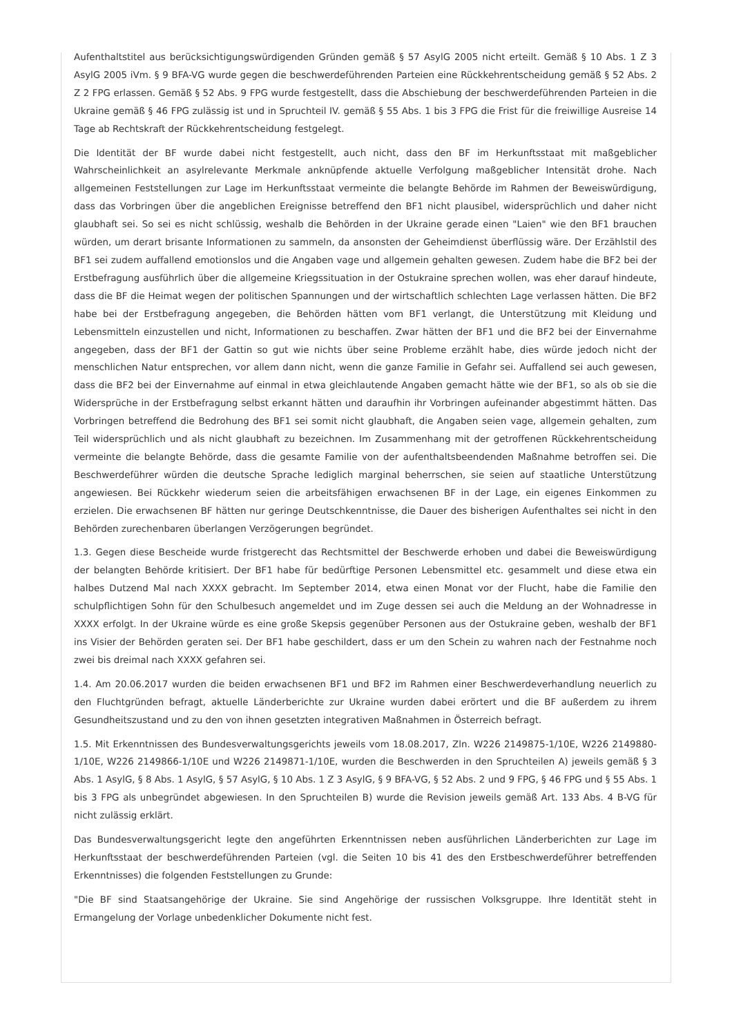Aufenthaltstitel aus berücksichtigungswürdigenden Gründen gemäß § 57 AsylG 2005 nicht erteilt. Gemäß § 10 Abs. 1 Z 3 AsylG 2005 iVm. § 9 BFA-VG wurde gegen die beschwerdeführenden Parteien eine Rückkehrentscheidung gemäß § 52 Abs. 2 Z 2 FPG erlassen. Gemäß § 52 Abs. 9 FPG wurde festgestellt, dass die Abschiebung der beschwerdeführenden Parteien in die Ukraine gemäß § 46 FPG zulässig ist und in Spruchteil IV. gemäß § 55 Abs. 1 bis 3 FPG die Frist für die freiwillige Ausreise 14 Tage ab Rechtskraft der Rückkehrentscheidung festgelegt.
Die Identität der BF wurde dabei nicht festgestellt, auch nicht, dass den BF im Herkunftsstaat mit maßgeblicher Wahrscheinlichkeit an asylrelevante Merkmale anknüpfende aktuelle Verfolgung maßgeblicher Intensität drohe. Nach allgemeinen Feststellungen zur Lage im Herkunftsstaat vermeinte die belangte Behörde im Rahmen der Beweiswürdigung, dass das Vorbringen über die angeblichen Ereignisse betreffend den BF1 nicht plausibel, widersprüchlich und daher nicht glaubhaft sei. So sei es nicht schlüssig, weshalb die Behörden in der Ukraine gerade einen "Laien" wie den BF1 brauchen würden, um derart brisante Informationen zu sammeln, da ansonsten der Geheimdienst überflüssig wäre. Der Erzählstil des BF1 sei zudem auffallend emotionslos und die Angaben vage und allgemein gehalten gewesen. Zudem habe die BF2 bei der Erstbefragung ausführlich über die allgemeine Kriegssituation in der Ostukraine sprechen wollen, was eher darauf hindeute, dass die BF die Heimat wegen der politischen Spannungen und der wirtschaftlich schlechten Lage verlassen hätten. Die BF2 habe bei der Erstbefragung angegeben, die Behörden hätten vom BF1 verlangt, die Unterstützung mit Kleidung und Lebensmitteln einzustellen und nicht, Informationen zu beschaffen. Zwar hätten der BF1 und die BF2 bei der Einvernahme angegeben, dass der BF1 der Gattin so gut wie nichts über seine Probleme erzählt habe, dies würde jedoch nicht der menschlichen Natur entsprechen, vor allem dann nicht, wenn die ganze Familie in Gefahr sei. Auffallend sei auch gewesen, dass die BF2 bei der Einvernahme auf einmal in etwa gleichlautende Angaben gemacht hätte wie der BF1, so als ob sie die Widersprüche in der Erstbefragung selbst erkannt hätten und daraufhin ihr Vorbringen aufeinander abgestimmt hätten. Das Vorbringen betreffend die Bedrohung des BF1 sei somit nicht glaubhaft, die Angaben seien vage, allgemein gehalten, zum Teil widersprüchlich und als nicht glaubhaft zu bezeichnen. Im Zusammenhang mit der getroffenen Rückkehrentscheidung vermeinte die belangte Behörde, dass die gesamte Familie von der aufenthaltsbeendenden Maßnahme betroffen sei. Die Beschwerdeführer würden die deutsche Sprache lediglich marginal beherrschen, sie seien auf staatliche Unterstützung angewiesen. Bei Rückkehr wiederum seien die arbeitsfähigen erwachsenen BF in der Lage, ein eigenes Einkommen zu erzielen. Die erwachsenen BF hätten nur geringe Deutschkenntnisse, die Dauer des bisherigen Aufenthaltes sei nicht in den Behörden zurechenbaren überlangen Verzögerungen begründet.
1.3. Gegen diese Bescheide wurde fristgerecht das Rechtsmittel der Beschwerde erhoben und dabei die Beweiswürdigung der belangten Behörde kritisiert. Der BF1 habe für bedürftige Personen Lebensmittel etc. gesammelt und diese etwa ein halbes Dutzend Mal nach XXXX gebracht. Im September 2014, etwa einen Monat vor der Flucht, habe die Familie den schulpflichtigen Sohn für den Schulbesuch angemeldet und im Zuge dessen sei auch die Meldung an der Wohnadresse in XXXX erfolgt. In der Ukraine würde es eine große Skepsis gegenüber Personen aus der Ostukraine geben, weshalb der BF1 ins Visier der Behörden geraten sei. Der BF1 habe geschildert, dass er um den Schein zu wahren nach der Festnahme noch zwei bis dreimal nach XXXX gefahren sei.
1.4. Am 20.06.2017 wurden die beiden erwachsenen BF1 und BF2 im Rahmen einer Beschwerdeverhandlung neuerlich zu den Fluchtgründen befragt, aktuelle Länderberichte zur Ukraine wurden dabei erörtert und die BF außerdem zu ihrem Gesundheitszustand und zu den von ihnen gesetzten integrativen Maßnahmen in Österreich befragt.
1.5. Mit Erkenntnissen des Bundesverwaltungsgerichts jeweils vom 18.08.2017, Zln. W226 2149875-1/10E, W226 2149880-1/10E, W226 2149866-1/10E und W226 2149871-1/10E, wurden die Beschwerden in den Spruchteilen A) jeweils gemäß § 3 Abs. 1 AsylG, § 8 Abs. 1 AsylG, § 57 AsylG, § 10 Abs. 1 Z 3 AsylG, § 9 BFA-VG, § 52 Abs. 2 und 9 FPG, § 46 FPG und § 55 Abs. 1 bis 3 FPG als unbegründet abgewiesen. In den Spruchteilen B) wurde die Revision jeweils gemäß Art. 133 Abs. 4 B-VG für nicht zulässig erklärt.
Das Bundesverwaltungsgericht legte den angeführten Erkenntnissen neben ausführlichen Länderberichten zur Lage im Herkunftsstaat der beschwerdeführenden Parteien (vgl. die Seiten 10 bis 41 des den Erstbeschwerdeführer betreffenden Erkenntnisses) die folgenden Feststellungen zu Grunde:
"Die BF sind Staatsangehörige der Ukraine. Sie sind Angehörige der russischen Volksgruppe. Ihre Identität steht in Ermangelung der Vorlage unbedenklicher Dokumente nicht fest.